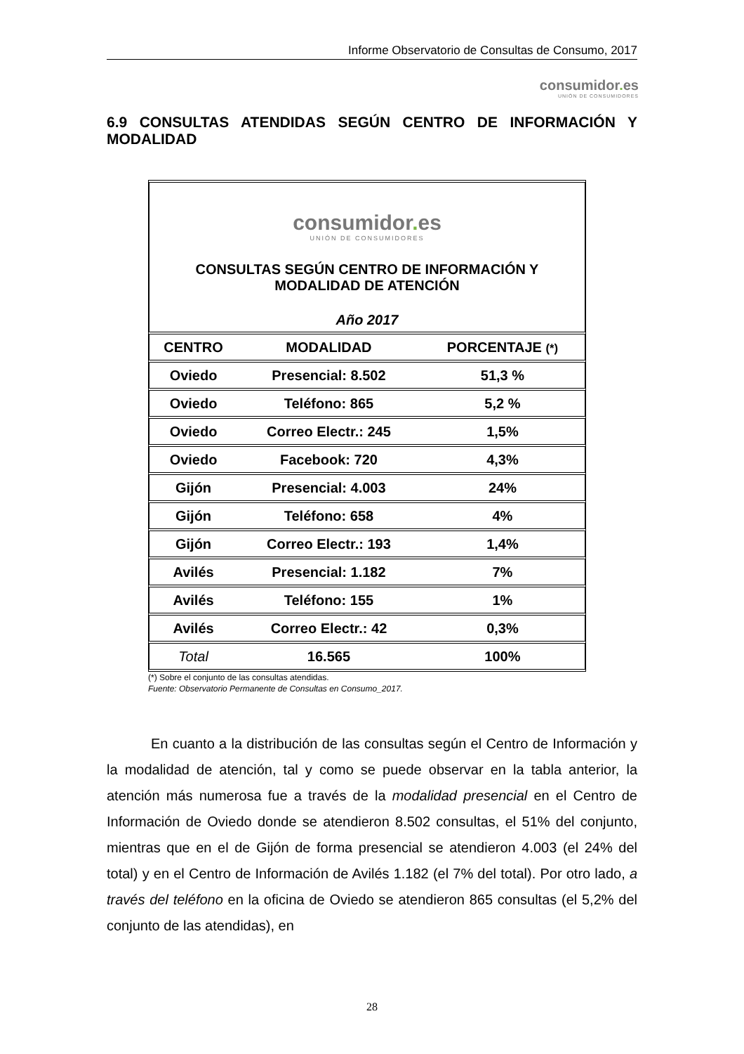Informe Observatorio de Consultas de Consumo, 2017
consumidor. es
UNIÓN DE CONSUMIDORES
6.9 CONSULTAS ATENDIDAS SEGÚN CENTRO DE INFORMACIÓN Y MODALIDAD
| consumidor . es UNIÓN DE CONSUMIDORES CONSULTAS SEGÚN CENTRO DE INFORMACIÓN Y MODALIDAD DE ATENCIÓN Año 2017 | | |
| --- | --- | --- |
| CENTRO | MODALIDAD | PORCENTAJE (*) |
| Oviedo | Presencial: 8.502 | 51,3 % |
| Oviedo | Teléfono: 865 | 5,2 % |
| Oviedo | Correo Electr.: 245 | 1,5% |
| Oviedo | Facebook: 720 | 4,3% |
| Gijón | Presencial: 4.003 | 24% |
| Gijón | Teléfono: 658 | 4% |
| Gijón | Correo Electr.: 193 | 1,4% |
| Avilés | Presencial: 1.182 | 7% |
| Avilés | Teléfono: 155 | 1% |
| Avilés | Correo Electr.: 42 | 0,3% |
| Total | 16.565 | 100% |
(*) Sobre el conjunto de las consultas atendidas.
Fuente: Observatorio Permanente de Consultas en Consumo_2017.
En cuanto a la distribución de las consultas según el Centro de Información y la modalidad de atención, tal y como se puede observar en la tabla anterior, la atención más numerosa fue a través de la modalidad presencial en el Centro de Información de Oviedo donde se atendieron 8.502 consultas, el 51% del conjunto, mientras que en el de Gijón de forma presencial se atendieron 4.003 (el 24% del total) y en el Centro de Información de Avilés 1.182 (el 7% del total). Por otro lado, a través del teléfono en la oficina de Oviedo se atendieron 865 consultas (el 5,2% del conjunto de las atendidas), en
28